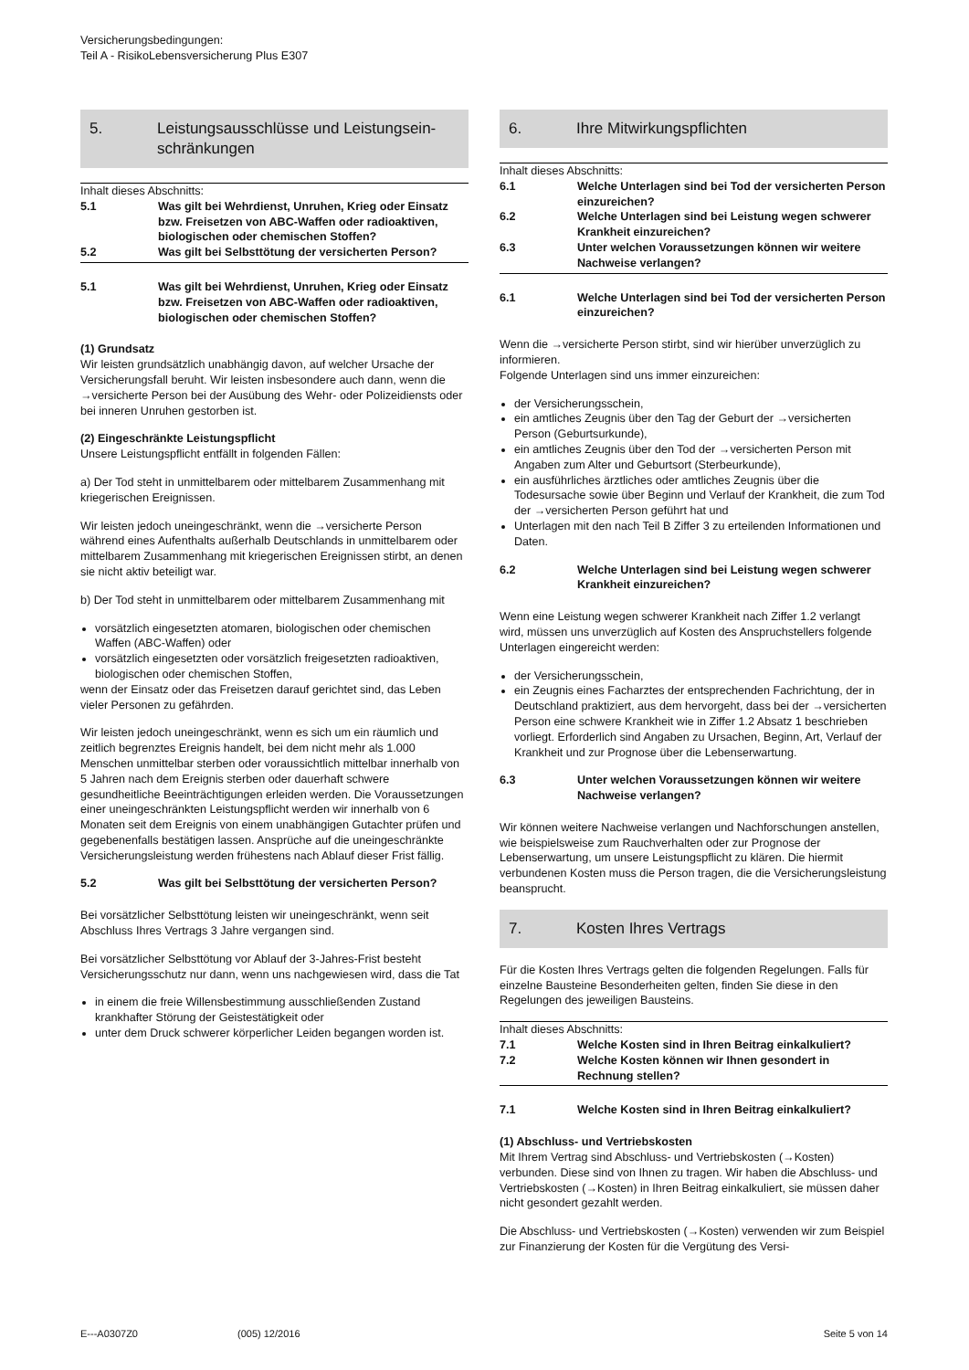Versicherungsbedingungen:
Teil A - RisikoLebensversicherung Plus E307
5. Leistungsausschlüsse und Leistungsein-schränkungen
Inhalt dieses Abschnitts:
5.1 Was gilt bei Wehrdienst, Unruhen, Krieg oder Einsatz bzw. Freisetzen von ABC-Waffen oder radioaktiven, biologischen oder chemischen Stoffen?
5.2 Was gilt bei Selbsttötung der versicherten Person?
5.1 Was gilt bei Wehrdienst, Unruhen, Krieg oder Einsatz bzw. Freisetzen von ABC-Waffen oder radioaktiven, biologischen oder chemischen Stoffen?
(1) Grundsatz
Wir leisten grundsätzlich unabhängig davon, auf welcher Ursache der Versicherungsfall beruht. Wir leisten insbesondere auch dann, wenn die →versicherte Person bei der Ausübung des Wehr- oder Polizeidiensts oder bei inneren Unruhen gestorben ist.
(2) Eingeschränkte Leistungspflicht
Unsere Leistungspflicht entfällt in folgenden Fällen:
a) Der Tod steht in unmittelbarem oder mittelbarem Zusammenhang mit kriegerischen Ereignissen.
Wir leisten jedoch uneingeschränkt, wenn die →versicherte Person während eines Aufenthalts außerhalb Deutschlands in unmittelbarem oder mittelbarem Zusammenhang mit kriegerischen Ereignissen stirbt, an denen sie nicht aktiv beteiligt war.
b) Der Tod steht in unmittelbarem oder mittelbarem Zusammenhang mit
vorsätzlich eingesetzten atomaren, biologischen oder chemischen Waffen (ABC-Waffen) oder
vorsätzlich eingesetzten oder vorsätzlich freigesetzten radioaktiven, biologischen oder chemischen Stoffen,
wenn der Einsatz oder das Freisetzen darauf gerichtet sind, das Leben vieler Personen zu gefährden.
Wir leisten jedoch uneingeschränkt, wenn es sich um ein räumlich und zeitlich begrenztes Ereignis handelt, bei dem nicht mehr als 1.000 Menschen unmittelbar sterben oder voraussichtlich mittelbar innerhalb von 5 Jahren nach dem Ereignis sterben oder dauerhaft schwere gesundheitliche Beeinträchtigungen erleiden werden. Die Voraussetzungen einer uneingeschränkten Leistungspflicht werden wir innerhalb von 6 Monaten seit dem Ereignis von einem unabhängigen Gutachter prüfen und gegebenenfalls bestätigen lassen. Ansprüche auf die uneingeschränkte Versicherungsleistung werden frühestens nach Ablauf dieser Frist fällig.
5.2 Was gilt bei Selbsttötung der versicherten Person?
Bei vorsätzlicher Selbsttötung leisten wir uneingeschränkt, wenn seit Abschluss Ihres Vertrags 3 Jahre vergangen sind.
Bei vorsätzlicher Selbsttötung vor Ablauf der 3-Jahres-Frist besteht Versicherungsschutz nur dann, wenn uns nachgewiesen wird, dass die Tat
in einem die freie Willensbestimmung ausschließenden Zustand krankhafter Störung der Geistestätigkeit oder
unter dem Druck schwerer körperlicher Leiden begangen worden ist.
6. Ihre Mitwirkungspflichten
Inhalt dieses Abschnitts:
6.1 Welche Unterlagen sind bei Tod der versicherten Person einzureichen?
6.2 Welche Unterlagen sind bei Leistung wegen schwerer Krankheit einzureichen?
6.3 Unter welchen Voraussetzungen können wir weitere Nachweise verlangen?
6.1 Welche Unterlagen sind bei Tod der versicherten Person einzureichen?
Wenn die →versicherte Person stirbt, sind wir hierüber unverzüglich zu informieren.
Folgende Unterlagen sind uns immer einzureichen:
der Versicherungsschein,
ein amtliches Zeugnis über den Tag der Geburt der →versicherten Person (Geburtsurkunde),
ein amtliches Zeugnis über den Tod der →versicherten Person mit Angaben zum Alter und Geburtsort (Sterbeurkunde),
ein ausführliches ärztliches oder amtliches Zeugnis über die Todesursache sowie über Beginn und Verlauf der Krankheit, die zum Tod der →versicherten Person geführt hat und
Unterlagen mit den nach Teil B Ziffer 3 zu erteilenden Informationen und Daten.
6.2 Welche Unterlagen sind bei Leistung wegen schwerer Krankheit einzureichen?
Wenn eine Leistung wegen schwerer Krankheit nach Ziffer 1.2 verlangt wird, müssen uns unverzüglich auf Kosten des Anspruchstellers folgende Unterlagen eingereicht werden:
der Versicherungsschein,
ein Zeugnis eines Facharztes der entsprechenden Fachrichtung, der in Deutschland praktiziert, aus dem hervorgeht, dass bei der →versicherten Person eine schwere Krankheit wie in Ziffer 1.2 Absatz 1 beschrieben vorliegt. Erforderlich sind Angaben zu Ursachen, Beginn, Art, Verlauf der Krankheit und zur Prognose über die Lebenserwartung.
6.3 Unter welchen Voraussetzungen können wir weitere Nachweise verlangen?
Wir können weitere Nachweise verlangen und Nachforschungen anstellen, wie beispielsweise zum Rauchverhalten oder zur Prognose der Lebenserwartung, um unsere Leistungspflicht zu klären. Die hiermit verbundenen Kosten muss die Person tragen, die die Versicherungsleistung beansprucht.
7. Kosten Ihres Vertrags
Für die Kosten Ihres Vertrags gelten die folgenden Regelungen. Falls für einzelne Bausteine Besonderheiten gelten, finden Sie diese in den Regelungen des jeweiligen Bausteins.
Inhalt dieses Abschnitts:
7.1 Welche Kosten sind in Ihren Beitrag einkalkuliert?
7.2 Welche Kosten können wir Ihnen gesondert in Rechnung stellen?
7.1 Welche Kosten sind in Ihren Beitrag einkalkuliert?
(1) Abschluss- und Vertriebskosten
Mit Ihrem Vertrag sind Abschluss- und Vertriebskosten (→Kosten) verbunden. Diese sind von Ihnen zu tragen. Wir haben die Abschluss- und Vertriebskosten (→Kosten) in Ihren Beitrag einkalkuliert, sie müssen daher nicht gesondert gezahlt werden.
Die Abschluss- und Vertriebskosten (→Kosten) verwenden wir zum Beispiel zur Finanzierung der Kosten für die Vergütung des Versi-
E---A0307Z0 (005) 12/2016 Seite 5 von 14